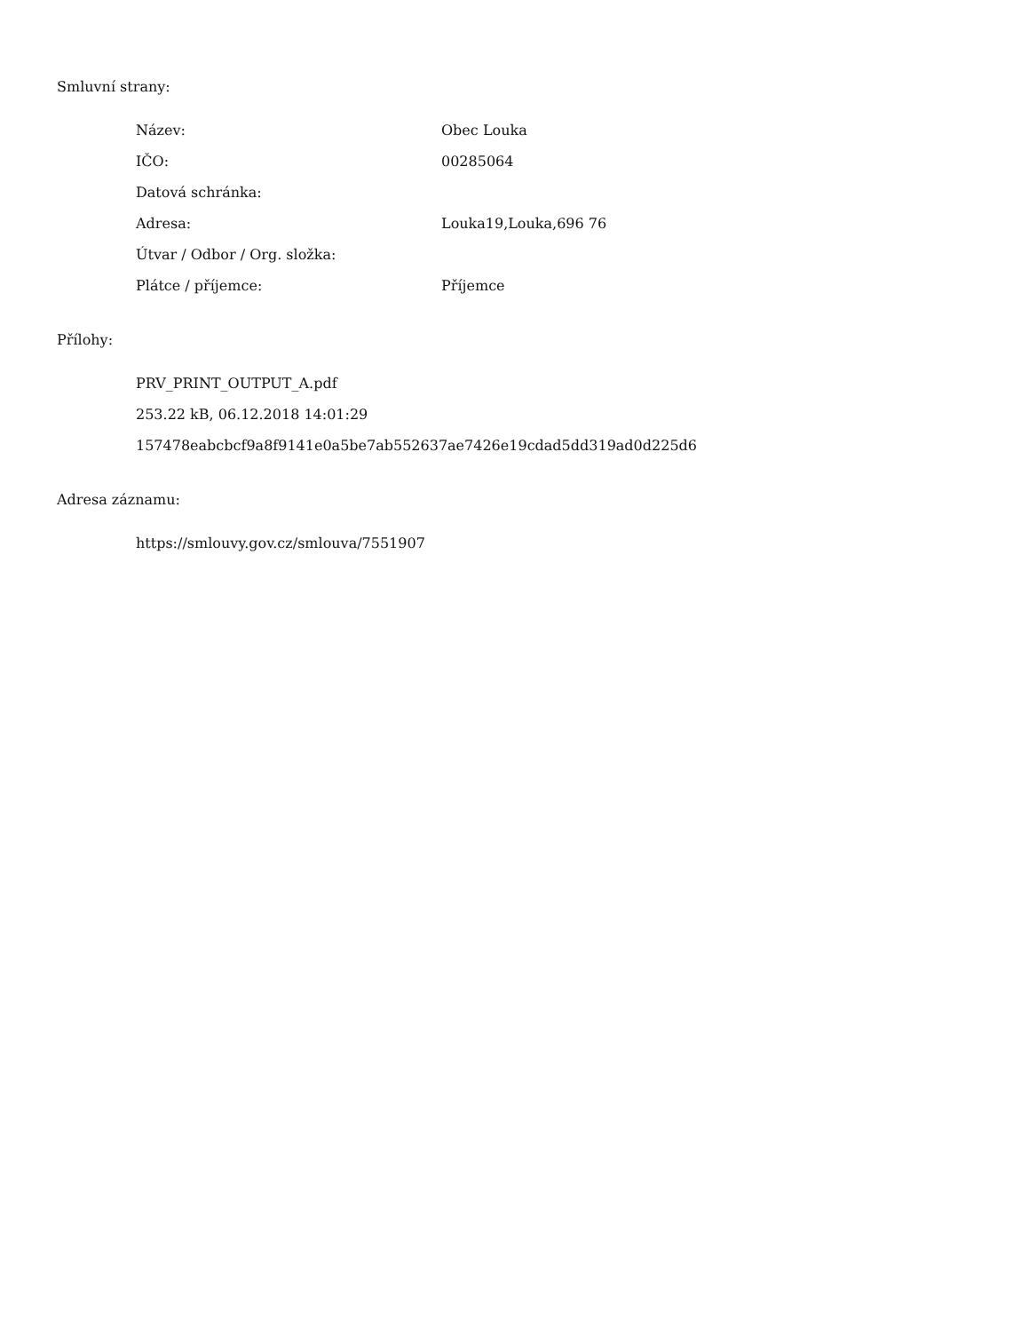Smluvní strany:
| Název: | Obec Louka |
| IČO: | 00285064 |
| Datová schránka: | |
| Adresa: | Louka19,Louka,696 76 |
| Útvar / Odbor / Org. složka: | |
| Plátce / příjemce: | Příjemce |
Přílohy:
PRV_PRINT_OUTPUT_A.pdf
253.22 kB, 06.12.2018 14:01:29
157478eabcbcf9a8f9141e0a5be7ab552637ae7426e19cdad5dd319ad0d225d6
Adresa záznamu:
https://smlouvy.gov.cz/smlouva/7551907